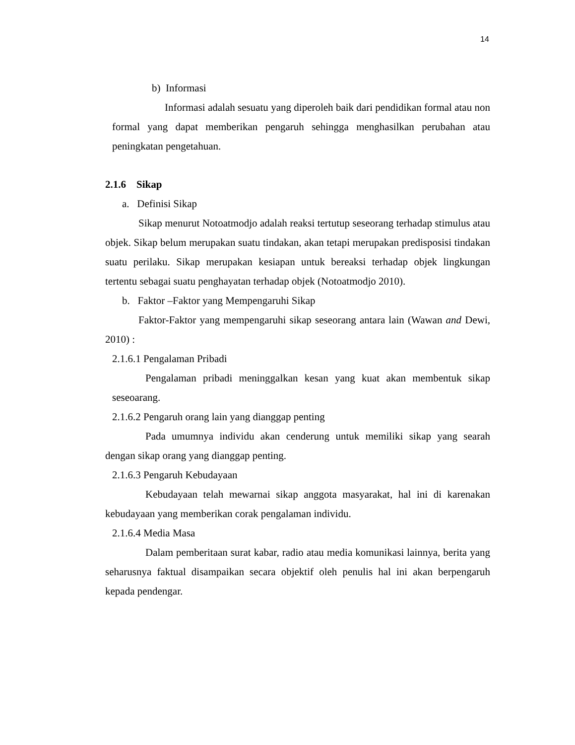14
b) Informasi
Informasi adalah sesuatu yang diperoleh baik dari pendidikan formal atau non formal yang dapat memberikan pengaruh sehingga menghasilkan perubahan atau peningkatan pengetahuan.
2.1.6 Sikap
a. Definisi Sikap
Sikap menurut Notoatmodjo adalah reaksi tertutup seseorang terhadap stimulus atau objek. Sikap belum merupakan suatu tindakan, akan tetapi merupakan predisposisi tindakan suatu perilaku. Sikap merupakan kesiapan untuk bereaksi terhadap objek lingkungan tertentu sebagai suatu penghayatan terhadap objek (Notoatmodjo 2010).
b. Faktor –Faktor yang Mempengaruhi Sikap
Faktor-Faktor yang mempengaruhi sikap seseorang antara lain (Wawan and Dewi, 2010) :
2.1.6.1 Pengalaman Pribadi
Pengalaman pribadi meninggalkan kesan yang kuat akan membentuk sikap seseoarang.
2.1.6.2 Pengaruh orang lain yang dianggap penting
Pada umumnya individu akan cenderung untuk memiliki sikap yang searah dengan sikap orang yang dianggap penting.
2.1.6.3 Pengaruh Kebudayaan
Kebudayaan telah mewarnai sikap anggota masyarakat, hal ini di karenakan kebudayaan yang memberikan corak pengalaman individu.
2.1.6.4 Media Masa
Dalam pemberitaan surat kabar, radio atau media komunikasi lainnya, berita yang seharusnya faktual disampaikan secara objektif oleh penulis hal ini akan berpengaruh kepada pendengar.